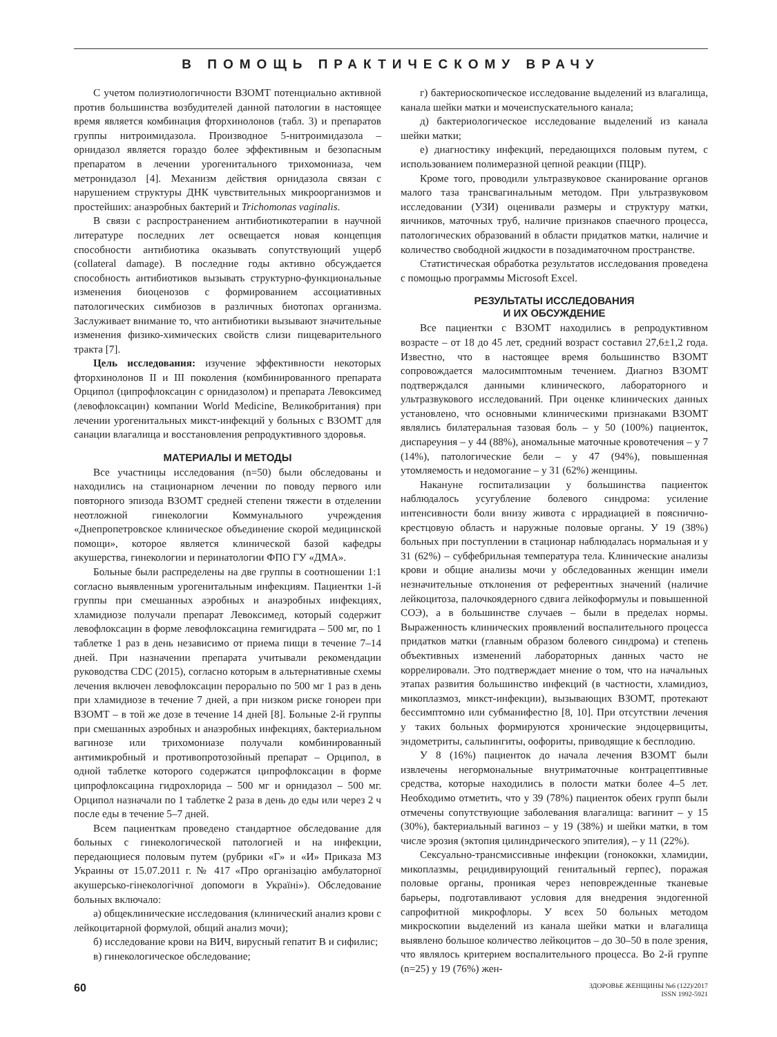В ПОМОЩЬ ПРАКТИЧЕСКОМУ ВРАЧУ
С учетом полиэтиологичности ВЗОМТ потенциально активной против большинства возбудителей данной патологии в настоящее время является комбинация фторхинолонов (табл. 3) и препаратов группы нитроимидазола. Производное 5-нитроимидазола – орнидазол является гораздо более эффективным и безопасным препаратом в лечении урогенитального трихомониаза, чем метронидазол [4]. Механизм действия орнидазола связан с нарушением структуры ДНК чувствительных микроорганизмов и простейших: анаэробных бактерий и Trichomonas vaginalis.
В связи с распространением антибиотикотерапии в научной литературе последних лет освещается новая концепция способности антибиотика оказывать сопутствующий ущерб (collateral damage). В последние годы активно обсуждается способность антибиотиков вызывать структурно-функциональные изменения биоценозов с формированием ассоциативных патологических симбиозов в различных биотопах организма. Заслуживает внимание то, что антибиотики вызывают значительные изменения физико-химических свойств слизи пищеварительного тракта [7].
Цель исследования: изучение эффективности некоторых фторхинолонов II и III поколения (комбинированного препарата Орципол (ципрофлоксацин с орнидазолом) и препарата Левоксимед (левофлоксацин) компании World Medicine, Великобритания) при лечении урогенитальных микст-инфекций у больных с ВЗОМТ для санации влагалища и восстановления репродуктивного здоровья.
МАТЕРИАЛЫ И МЕТОДЫ
Все участницы исследования (n=50) были обследованы и находились на стационарном лечении по поводу первого или повторного эпизода ВЗОМТ средней степени тяжести в отделении неотложной гинекологии Коммунального учреждения «Днепропетровское клиническое объединение скорой медицинской помощи», которое является клинической базой кафедры акушерства, гинекологии и перинатологии ФПО ГУ «ДМА».
Больные были распределены на две группы в соотношении 1:1 согласно выявленным урогенитальным инфекциям. Пациентки 1-й группы при смешанных аэробных и анаэробных инфекциях, хламидиозе получали препарат Левоксимед, который содержит левофлоксацин в форме левофлоксацина гемигидрата – 500 мг, по 1 таблетке 1 раз в день независимо от приема пищи в течение 7–14 дней. При назначении препарата учитывали рекомендации руководства CDC (2015), согласно которым в альтернативные схемы лечения включен левофлоксацин перорально по 500 мг 1 раз в день при хламидиозе в течение 7 дней, а при низком риске гонореи при ВЗОМТ – в той же дозе в течение 14 дней [8]. Больные 2-й группы при смешанных аэробных и анаэробных инфекциях, бактериальном вагинозе или трихомониазе получали комбинированный антимикробный и противопротозойный препарат – Орципол, в одной таблетке которого содержатся ципрофлоксацин в форме ципрофлоксацина гидрохлорида – 500 мг и орнидазол – 500 мг. Орципол назначали по 1 таблетке 2 раза в день до еды или через 2 ч после еды в течение 5–7 дней.
Всем пациенткам проведено стандартное обследование для больных с гинекологической патологией и на инфекции, передающиеся половым путем (рубрики «Г» и «И» Приказа МЗ Украины от 15.07.2011 г. № 417 «Про організацію амбулаторної акушерсько-гінекологічної допомоги в Україні»). Обследование больных включало:
а) общеклинические исследования (клинический анализ крови с лейкоцитарной формулой, общий анализ мочи);
б) исследование крови на ВИЧ, вирусный гепатит В и сифилис;
в) гинекологическое обследование;
г) бактериоскопическое исследование выделений из влагалища, канала шейки матки и мочеиспускательного канала;
д) бактериологическое исследование выделений из канала шейки матки;
е) диагностику инфекций, передающихся половым путем, с использованием полимеразной цепной реакции (ПЦР).
Кроме того, проводили ультразвуковое сканирование органов малого таза трансвагинальным методом. При ультразвуковом исследовании (УЗИ) оценивали размеры и структуру матки, яичников, маточных труб, наличие признаков спаечного процесса, патологических образований в области придатков матки, наличие и количество свободной жидкости в позадиматочном пространстве.
Статистическая обработка результатов исследования проведена с помощью программы Microsoft Excel.
РЕЗУЛЬТАТЫ ИССЛЕДОВАНИЯ
И ИХ ОБСУЖДЕНИЕ
Все пациентки с ВЗОМТ находились в репродуктивном возрасте – от 18 до 45 лет, средний возраст составил 27,6±1,2 года. Известно, что в настоящее время большинство ВЗОМТ сопровождается малосимптомным течением. Диагноз ВЗОМТ подтверждался данными клинического, лабораторного и ультразвукового исследований. При оценке клинических данных установлено, что основными клиническими признаками ВЗОМТ являлись билатеральная тазовая боль – у 50 (100%) пациенток, диспареуния – у 44 (88%), аномальные маточные кровотечения – у 7 (14%), патологические бели – у 47 (94%), повышенная утомляемость и недомогание – у 31 (62%) женщины.
Накануне госпитализации у большинства пациенток наблюдалось усугубление болевого синдрома: усиление интенсивности боли внизу живота с иррадиацией в пояснично-крестцовую область и наружные половые органы. У 19 (38%) больных при поступлении в стационар наблюдалась нормальная и у 31 (62%) – субфебрильная температура тела. Клинические анализы крови и общие анализы мочи у обследованных женщин имели незначительные отклонения от референтных значений (наличие лейкоцитоза, палочкоядерного сдвига лейкоформулы и повышенной СОЭ), а в большинстве случаев – были в пределах нормы. Выраженность клинических проявлений воспалительного процесса придатков матки (главным образом болевого синдрома) и степень объективных изменений лабораторных данных часто не коррелировали. Это подтверждает мнение о том, что на начальных этапах развития большинство инфекций (в частности, хламидиоз, микоплазмоз, микст-инфекции), вызывающих ВЗОМТ, протекают бессимптомно или субманифестно [8, 10]. При отсутствии лечения у таких больных формируются хронические эндоцервициты, эндометриты, сальпингиты, оофориты, приводящие к бесплодию.
У 8 (16%) пациенток до начала лечения ВЗОМТ были извлечены негормональные внутриматочные контрацептивные средства, которые находились в полости матки более 4–5 лет. Необходимо отметить, что у 39 (78%) пациенток обеих групп были отмечены сопутствующие заболевания влагалища: вагинит – у 15 (30%), бактериальный вагиноз – у 19 (38%) и шейки матки, в том числе эрозия (эктопия цилиндрического эпителия), – у 11 (22%).
Сексуально-трансмиссивные инфекции (гонококки, хламидии, микоплазмы, рецидивирующий генитальный герпес), поражая половые органы, проникая через неповрежденные тканевые барьеры, подготавливают условия для внедрения эндогенной сапрофитной микрофлоры. У всех 50 больных методом микроскопии выделений из канала шейки матки и влагалища выявлено большое количество лейкоцитов – до 30–50 в поле зрения, что являлось критерием воспалительного процесса. Во 2-й группе (n=25) у 19 (76%) жен-
60
ЗДОРОВЬЕ ЖЕНЩИНЫ №6 (122)/2017
ISSN 1992-5921